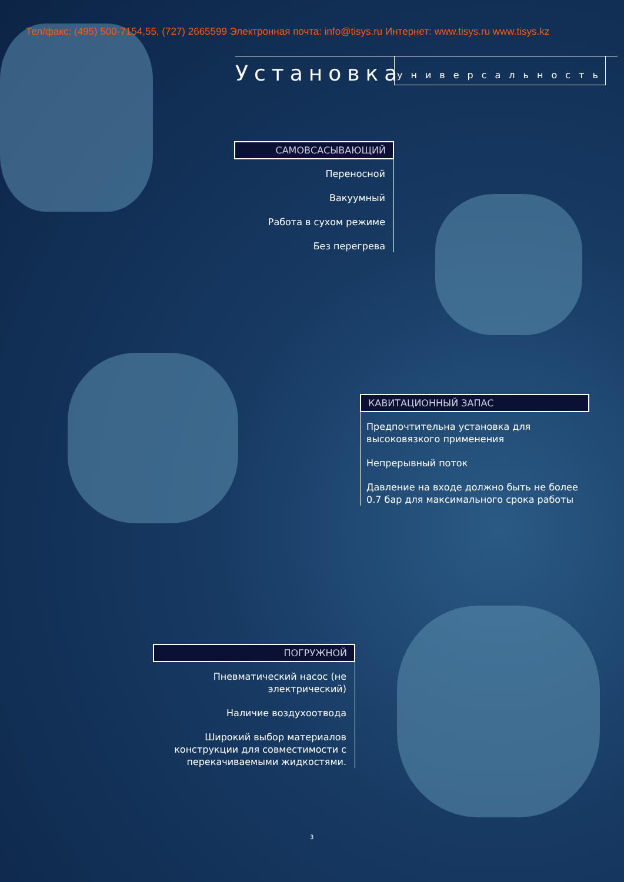Тел/факс: (495) 500-7154,55, (727) 2665599 Электронная почта: info@tisys.ru Интернет: www.tisys.ru www.tisys.kz
Установка
универсальность
САМОВСАСЫВАЮЩИЙ
Переносной
Вакуумный
Работа в сухом режиме
Без перегрева
КАВИТАЦИОННЫЙ ЗАПАС
Предпочтительна установка для высоковязкого применения
Непрерывный поток
Давление на входе должно быть не более 0.7 бар для максимального срока работы
ПОГРУЖНОЙ
Пневматический насос (не электрический)
Наличие воздухоотвода
Широкий выбор материалов конструкции для совместимости с перекачиваемыми жидкостями.
3